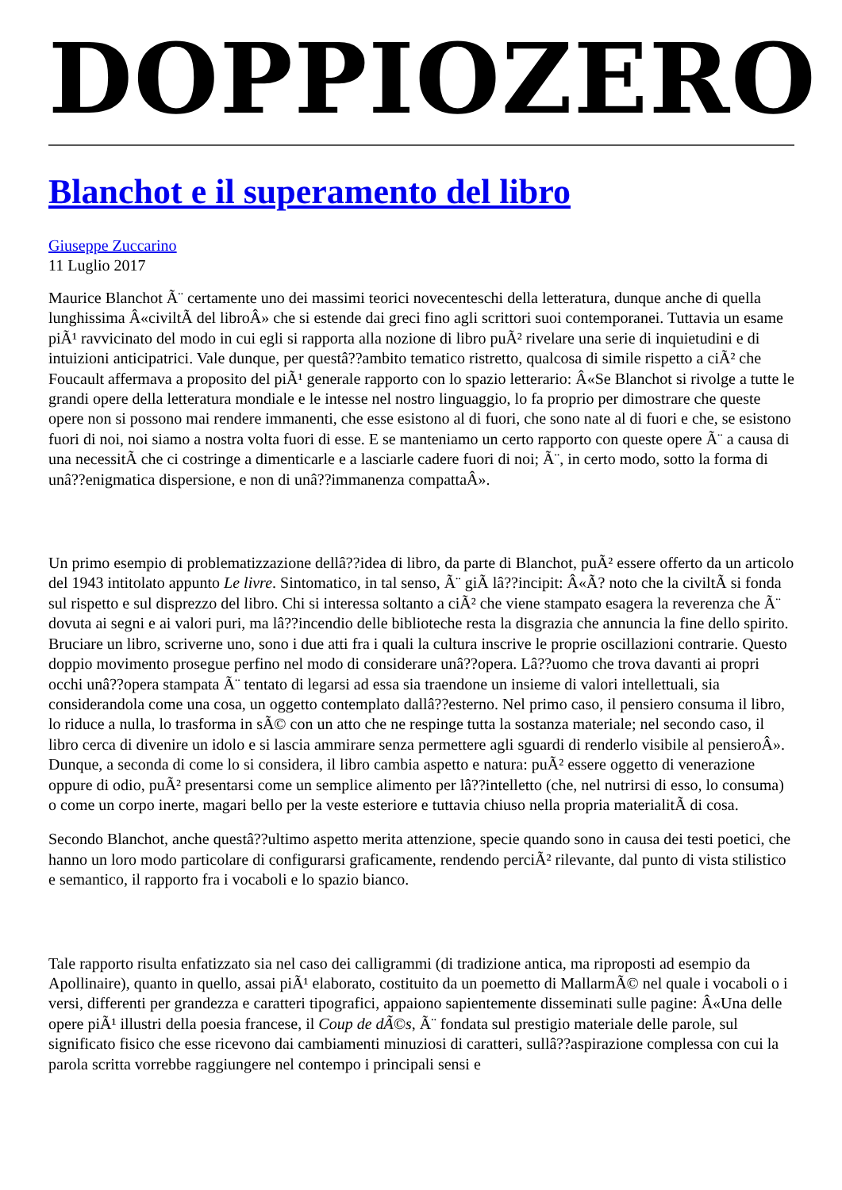DOPPIOZERO
Blanchot e il superamento del libro
Giuseppe Zuccarino
11 Luglio 2017
Maurice Blanchot Ã¨ certamente uno dei massimi teorici novecenteschi della letteratura, dunque anche di quella lunghissima Â«civiltÃ del libroÂ» che si estende dai greci fino agli scrittori suoi contemporanei. Tuttavia un esame piÃ¹ ravvicinato del modo in cui egli si rapporta alla nozione di libro puÃ² rivelare una serie di inquietudini e di intuizioni anticipatrici. Vale dunque, per questâ??ambito tematico ristretto, qualcosa di simile rispetto a ciÃ² che Foucault affermava a proposito del piÃ¹ generale rapporto con lo spazio letterario: Â«Se Blanchot si rivolge a tutte le grandi opere della letteratura mondiale e le intesse nel nostro linguaggio, lo fa proprio per dimostrare che queste opere non si possono mai rendere immanenti, che esse esistono al di fuori, che sono nate al di fuori e che, se esistono fuori di noi, noi siamo a nostra volta fuori di esse. E se manteniamo un certo rapporto con queste opere Ã¨ a causa di una necessitÃ che ci costringe a dimenticarle e a lasciarle cadere fuori di noi; Ã¨, in certo modo, sotto la forma di unâ??enigmatica dispersione, e non di unâ??immanenza compattaÂ».
Un primo esempio di problematizzazione dellâ??idea di libro, da parte di Blanchot, puÃ² essere offerto da un articolo del 1943 intitolato appunto Le livre. Sintomatico, in tal senso, Ã¨ giÃ lâ??incipit: Â«Ã? noto che la civiltÃ si fonda sul rispetto e sul disprezzo del libro. Chi si interessa soltanto a ciÃ² che viene stampato esagera la reverenza che Ã¨ dovuta ai segni e ai valori puri, ma lâ??incendio delle biblioteche resta la disgrazia che annuncia la fine dello spirito. Bruciare un libro, scriverne uno, sono i due atti fra i quali la cultura inscrive le proprie oscillazioni contrarie. Questo doppio movimento prosegue perfino nel modo di considerare unâ??opera. Lâ??uomo che trova davanti ai propri occhi unâ??opera stampata Ã¨ tentato di legarsi ad essa sia traendone un insieme di valori intellettuali, sia considerandola come una cosa, un oggetto contemplato dallâ??esterno. Nel primo caso, il pensiero consuma il libro, lo riduce a nulla, lo trasforma in sÃ© con un atto che ne respinge tutta la sostanza materiale; nel secondo caso, il libro cerca di divenire un idolo e si lascia ammirare senza permettere agli sguardi di renderlo visibile al pensieroÂ». Dunque, a seconda di come lo si considera, il libro cambia aspetto e natura: puÃ² essere oggetto di venerazione oppure di odio, puÃ² presentarsi come un semplice alimento per lâ??intelletto (che, nel nutrirsi di esso, lo consuma) o come un corpo inerte, magari bello per la veste esteriore e tuttavia chiuso nella propria materialitÃ di cosa.
Secondo Blanchot, anche questâ??ultimo aspetto merita attenzione, specie quando sono in causa dei testi poetici, che hanno un loro modo particolare di configurarsi graficamente, rendendo perciÃ² rilevante, dal punto di vista stilistico e semantico, il rapporto fra i vocaboli e lo spazio bianco.
Tale rapporto risulta enfatizzato sia nel caso dei calligrammi (di tradizione antica, ma riproposti ad esempio da Apollinaire), quanto in quello, assai piÃ¹ elaborato, costituito da un poemetto di MallarmÃ© nel quale i vocaboli o i versi, differenti per grandezza e caratteri tipografici, appaiono sapientemente disseminati sulle pagine: Â«Una delle opere piÃ¹ illustri della poesia francese, il Coup de dÃ©s, Ã¨ fondata sul prestigio materiale delle parole, sul significato fisico che esse ricevono dai cambiamenti minuziosi di caratteri, sullâ??aspirazione complessa con cui la parola scritta vorrebbe raggiungere nel contempo i principali sensi e